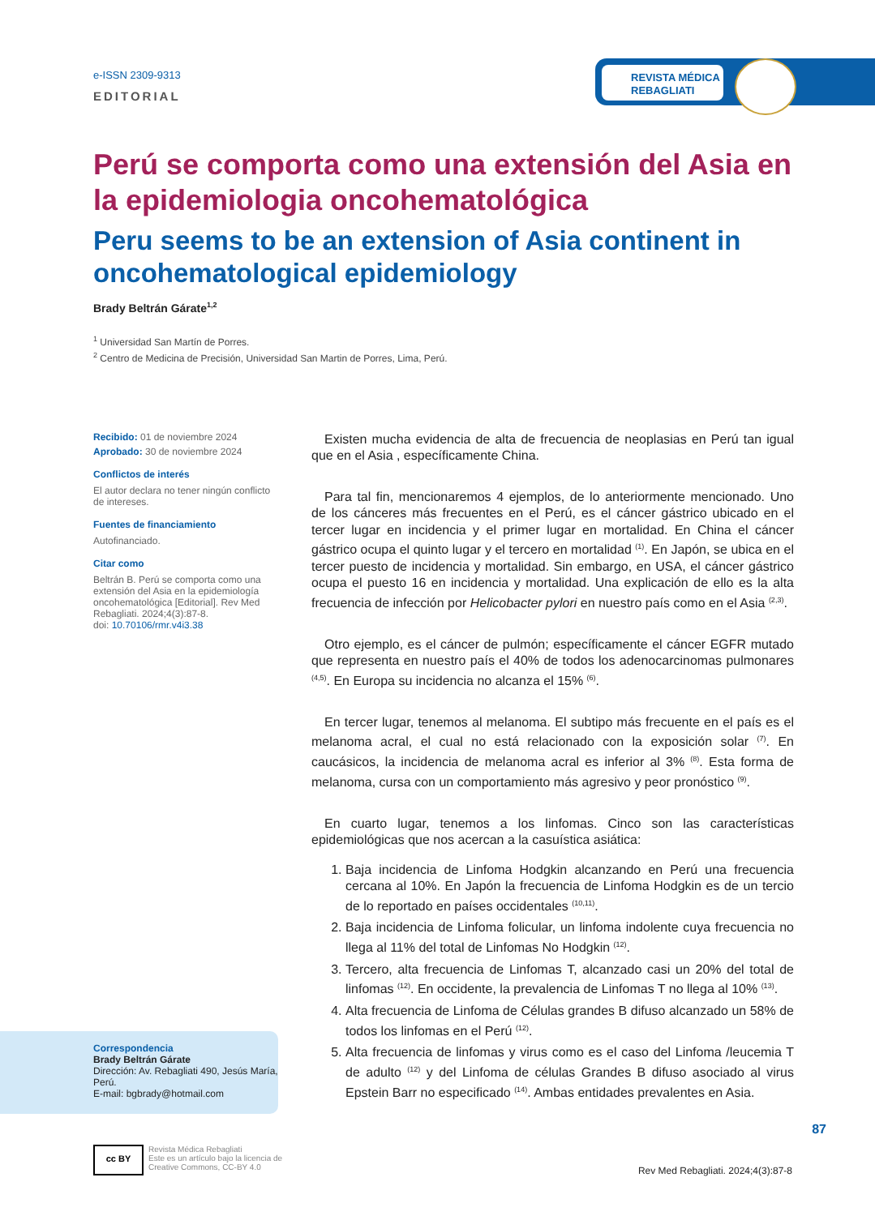REVISTA MÉDICA
REBAGLIATI
e-ISSN 2309-9313
EDITORIAL
Perú se comporta como una extensión del Asia en la epidemiologia oncohematológica
Peru seems to be an extension of Asia continent in oncohematological epidemiology
Brady Beltrán Gárate<sup>1,2</sup>
<sup>1</sup> Universidad San Martín de Porres.
<sup>2</sup> Centro de Medicina de Precisión, Universidad San Martin de Porres, Lima, Perú.
Recibido: 01 de noviembre 2024
Aprobado: 30 de noviembre 2024
Conflictos de interés
El autor declara no tener ningún conflicto de intereses.
Fuentes de financiamiento
Autofinanciado.
Citar como
Beltrán B. Perú se comporta como una extensión del Asia en la epidemiología oncohematológica [Editorial]. Rev Med Rebagliati. 2024;4(3):87-8.
doi: 10.70106/rmr.v4i3.38
Existen mucha evidencia de alta de frecuencia de neoplasias en Perú tan igual que en el Asia , específicamente China.
Para tal fin, mencionaremos 4 ejemplos, de lo anteriormente mencionado. Uno de los cánceres más frecuentes en el Perú, es el cáncer gástrico ubicado en el tercer lugar en incidencia y el primer lugar en mortalidad. En China el cáncer gástrico ocupa el quinto lugar y el tercero en mortalidad <sup>(1)</sup>. En Japón, se ubica en el tercer puesto de incidencia y mortalidad. Sin embargo, en USA, el cáncer gástrico ocupa el puesto 16 en incidencia y mortalidad. Una explicación de ello es la alta frecuencia de infección por Helicobacter pylori en nuestro país como en el Asia <sup>(2,3)</sup>.
Otro ejemplo, es el cáncer de pulmón; específicamente el cáncer EGFR mutado que representa en nuestro país el 40% de todos los adenocarcinomas pulmonares <sup>(4,5)</sup>. En Europa su incidencia no alcanza el 15% <sup>(6)</sup>.
En tercer lugar, tenemos al melanoma. El subtipo más frecuente en el país es el melanoma acral, el cual no está relacionado con la exposición solar <sup>(7)</sup>. En caucásicos, la incidencia de melanoma acral es inferior al 3% <sup>(8)</sup>. Esta forma de melanoma, cursa con un comportamiento más agresivo y peor pronóstico <sup>(9)</sup>.
En cuarto lugar, tenemos a los linfomas. Cinco son las características epidemiológicas que nos acercan a la casuística asiática:
1. Baja incidencia de Linfoma Hodgkin alcanzando en Perú una frecuencia cercana al 10%. En Japón la frecuencia de Linfoma Hodgkin es de un tercio de lo reportado en países occidentales <sup>(10,11)</sup>.
2. Baja incidencia de Linfoma folicular, un linfoma indolente cuya frecuencia no llega al 11% del total de Linfomas No Hodgkin <sup>(12)</sup>.
3. Tercero, alta frecuencia de Linfomas T, alcanzado casi un 20% del total de linfomas <sup>(12)</sup>. En occidente, la prevalencia de Linfomas T no llega al 10% <sup>(13)</sup>.
4. Alta frecuencia de Linfoma de Células grandes B difuso alcanzado un 58% de todos los linfomas en el Perú <sup>(12)</sup>.
5. Alta frecuencia de linfomas y virus como es el caso del Linfoma /leucemia T de adulto <sup>(12)</sup> y del Linfoma de células Grandes B difuso asociado al virus Epstein Barr no especificado <sup>(14)</sup>. Ambas entidades prevalentes en Asia.
Correspondencia
Brady Beltrán Gárate
Dirección: Av. Rebagliati 490, Jesús María, Perú.
E-mail: bgbrady@hotmail.com
cc BY
Revista Médica Rebagliati
Este es un artículo bajo la licencia de
Creative Commons, CC-BY 4.0
87
Rev Med Rebagliati. 2024;4(3):87-8